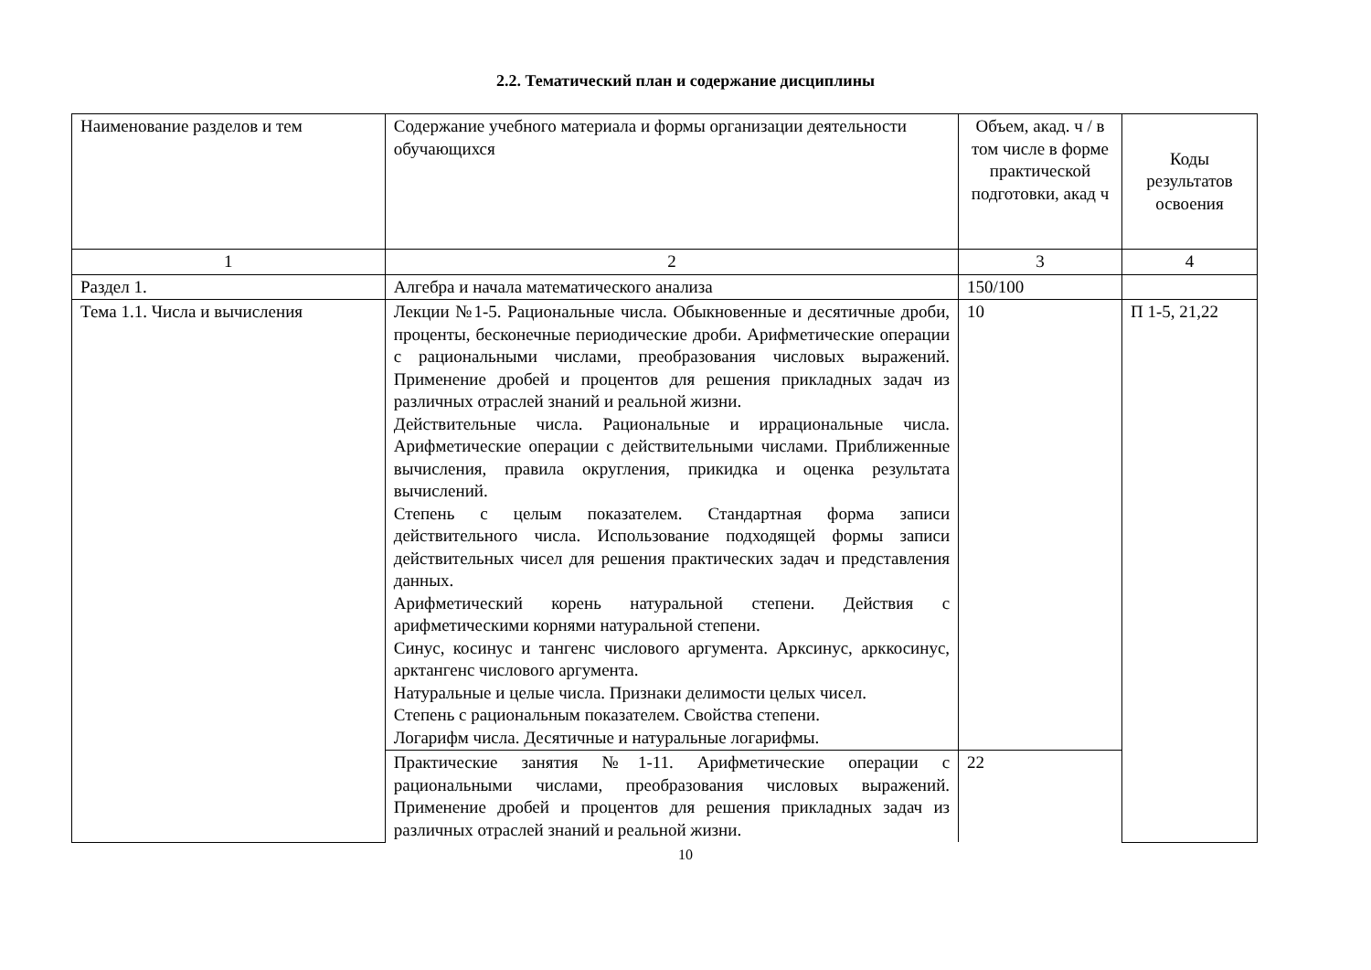2.2. Тематический план и содержание дисциплины
| Наименование разделов и тем | Содержание учебного материала и формы организации деятельности обучающихся | Объем, акад. ч / в том числе в форме практической подготовки, акад ч | Коды результатов освоения |
| 1 | 2 | 3 | 4 |
| Раздел 1. | Алгебра и начала математического анализа | 150/100 | |
| Тема 1.1. Числа и вычисления | Лекции №1-5. Рациональные числа. Обыкновенные и десятичные дроби, проценты, бесконечные периодические дроби. Арифметические операции с рациональными числами, преобразования числовых выражений. Применение дробей и процентов для решения прикладных задач из различных отраслей знаний и реальной жизни. Действительные числа. Рациональные и иррациональные числа. Арифметические операции с действительными числами. Приближенные вычисления, правила округления, прикидка и оценка результата вычислений. Степень с целым показателем. Стандартная форма записи действительного числа. Использование подходящей формы записи действительных чисел для решения практических задач и представления данных. Арифметический корень натуральной степени. Действия с арифметическими корнями натуральной степени. Синус, косинус и тангенс числового аргумента. Арксинус, арккосинус, арктангенс числового аргумента. Натуральные и целые числа. Признаки делимости целых чисел. Степень с рациональным показателем. Свойства степени. Логарифм числа. Десятичные и натуральные логарифмы. | 10 | П 1-5, 21,22 |
| | Практические занятия №1-11. Арифметические операции с рациональными числами, преобразования числовых выражений. Применение дробей и процентов для решения прикладных задач из различных отраслей знаний и реальной жизни. | 22 | |
10